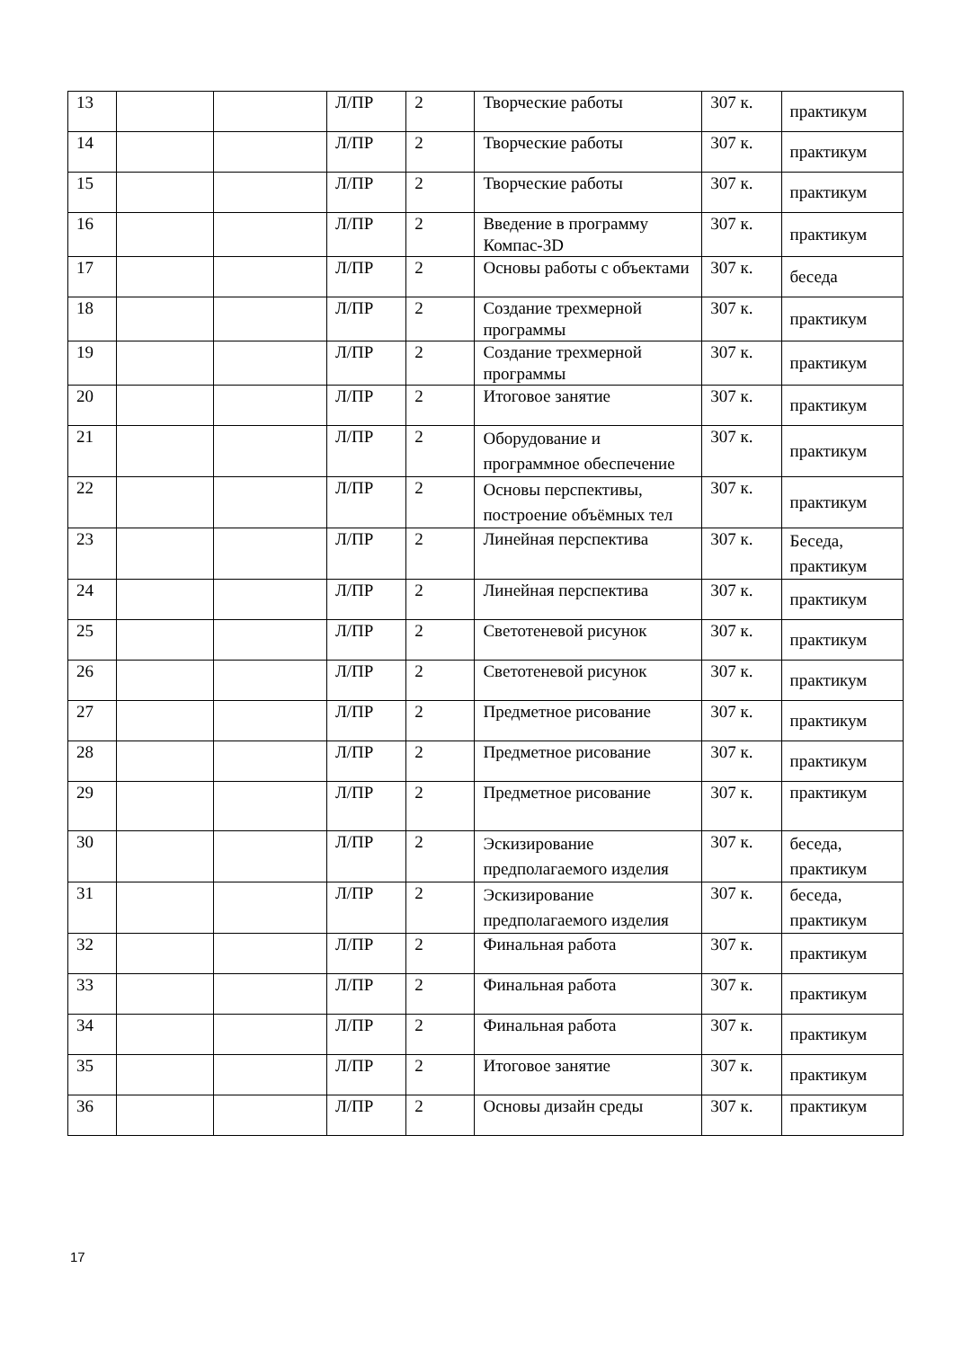| 13 | | | Л/ПР | 2 | Творческие работы | 307 к. | практикум |
| 14 | | | Л/ПР | 2 | Творческие работы | 307 к. | практикум |
| 15 | | | Л/ПР | 2 | Творческие работы | 307 к. | практикум |
| 16 | | | Л/ПР | 2 | Введение в программу Компас-3D | 307 к. | практикум |
| 17 | | | Л/ПР | 2 | Основы работы с объектами | 307 к. | беседа |
| 18 | | | Л/ПР | 2 | Создание трехмерной программы | 307 к. | практикум |
| 19 | | | Л/ПР | 2 | Создание трехмерной программы | 307 к. | практикум |
| 20 | | | Л/ПР | 2 | Итоговое занятие | 307 к. | практикум |
| 21 | | | Л/ПР | 2 | Оборудование и программное обеспечение | 307 к. | практикум |
| 22 | | | Л/ПР | 2 | Основы перспективы, построение объёмных тел | 307 к. | практикум |
| 23 | | | Л/ПР | 2 | Линейная перспектива | 307 к. | Беседа, практикум |
| 24 | | | Л/ПР | 2 | Линейная перспектива | 307 к. | практикум |
| 25 | | | Л/ПР | 2 | Светотеневой рисунок | 307 к. | практикум |
| 26 | | | Л/ПР | 2 | Светотеневой рисунок | 307 к. | практикум |
| 27 | | | Л/ПР | 2 | Предметное рисование | 307 к. | практикум |
| 28 | | | Л/ПР | 2 | Предметное рисование | 307 к. | практикум |
| 29 | | | Л/ПР | 2 | Предметное рисование | 307 к. | практикум |
| 30 | | | Л/ПР | 2 | Эскизирование предполагаемого изделия | 307 к. | беседа, практикум |
| 31 | | | Л/ПР | 2 | Эскизирование предполагаемого изделия | 307 к. | беседа, практикум |
| 32 | | | Л/ПР | 2 | Финальная работа | 307 к. | практикум |
| 33 | | | Л/ПР | 2 | Финальная работа | 307 к. | практикум |
| 34 | | | Л/ПР | 2 | Финальная работа | 307 к. | практикум |
| 35 | | | Л/ПР | 2 | Итоговое занятие | 307 к. | практикум |
| 36 | | | Л/ПР | 2 | Основы дизайн среды | 307 к. | практикум |
17